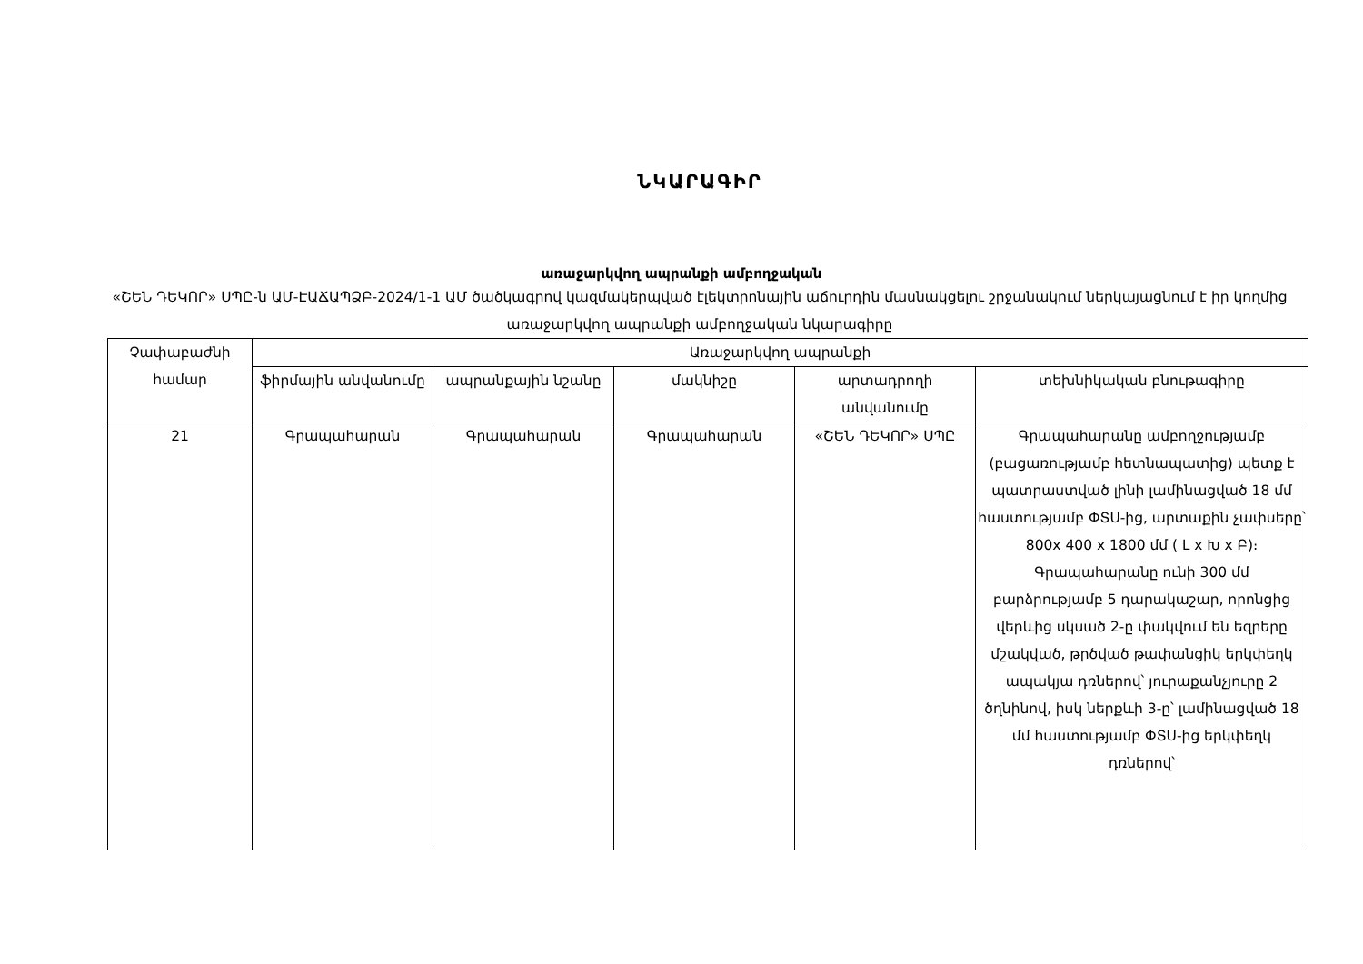ՆԿԱՐԱԳԻՐ
առաջարկվող ապրանքի ամբողջական
«ՇԵՆ ԴԵԿՈՐ» ՍՊԸ-ն ԱՄ-ԷԱՃԱՊՁԲ-2024/1-1 ԱՄ ծածկագրով կազմակերպված էլեկտրոնային աճուրդին մասնակցելու շրջանակում ներկայացնում է իր կողմից առաջարկվող ապրանքի ամբողջական նկարագիրը
| Չափաբաժնի համար | Առաջարկվող ապրանքի | | | | |
| --- | --- | --- | --- | --- | --- |
| | ֆիրմային անվանումը | ապրանքային նշանը | մակնիշը | արտադրողի անվանումը | տեխնիկական բնութագիրը |
| 21 | Գրապահարան | Գրապահարան | Գրապահարան | «ՇԵՆ ԴԵԿՈՐ» ՍՊԸ | Գրապահարանը ամբողջությամբ (բացառությամբ հետնապատից) պետք է պատրաստված լինի լամինացված 18 մմ հաստությամբ ՓՏՍ-ից, արտաքին չափսերը՝ 800x 400 x 1800 մմ ( Լ x Խ x Բ)։ Գրապահարանը ունի 300 մմ բարձրությամբ 5 դարակաշար, որոնցից վերևից սկսած 2-ը փակվում են եզրերը մշակված, թրծված թափանցիկ երկփեղկ ապակյա դռներով՝ յուրաքանչյուրը 2 ծղնինով, իսկ ներքևի 3-ը՝ լամինացված 18 մմ հաստությամբ ՓՏՍ-ից երկփեղկ դռներով՝ |